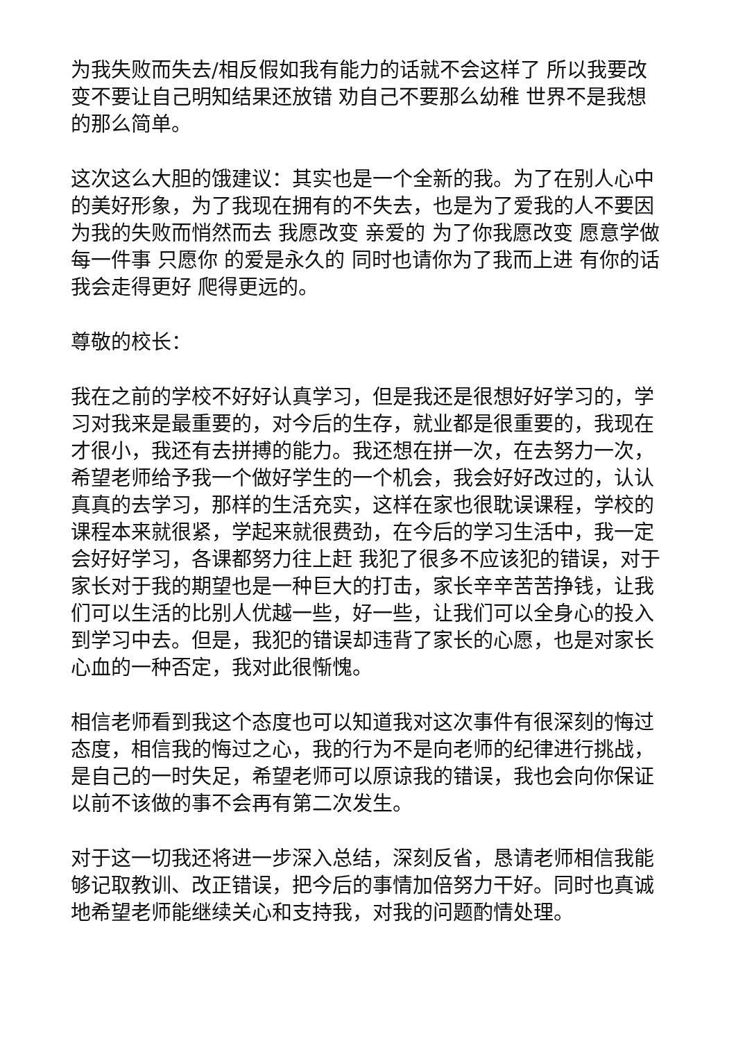为我失败而失去/相反假如我有能力的话就不会这样了 所以我要改变不要让自己明知结果还放错 劝自己不要那么幼稚 世界不是我想的那么简单。
这次这么大胆的饿建议：其实也是一个全新的我。为了在别人心中的美好形象，为了我现在拥有的不失去，也是为了爱我的人不要因为我的失败而悄然而去 我愿改变 亲爱的 为了你我愿改变 愿意学做每一件事 只愿你 的爱是永久的 同时也请你为了我而上进 有你的话 我会走得更好 爬得更远的。
尊敬的校长：
我在之前的学校不好好认真学习，但是我还是很想好好学习的，学习对我来是最重要的，对今后的生存，就业都是很重要的，我现在才很小，我还有去拼搏的能力。我还想在拼一次，在去努力一次，希望老师给予我一个做好学生的一个机会，我会好好改过的，认认真真的去学习，那样的生活充实，这样在家也很耽误课程，学校的课程本来就很紧，学起来就很费劲，在今后的学习生活中，我一定会好好学习，各课都努力往上赶 我犯了很多不应该犯的错误，对于家长对于我的期望也是一种巨大的打击，家长辛辛苦苦挣钱，让我们可以生活的比别人优越一些，好一些，让我们可以全身心的投入到学习中去。但是，我犯的错误却违背了家长的心愿，也是对家长心血的一种否定，我对此很惭愧。
相信老师看到我这个态度也可以知道我对这次事件有很深刻的悔过态度，相信我的悔过之心，我的行为不是向老师的纪律进行挑战，是自己的一时失足，希望老师可以原谅我的错误，我也会向你保证以前不该做的事不会再有第二次发生。
对于这一切我还将进一步深入总结，深刻反省，恳请老师相信我能够记取教训、改正错误，把今后的事情加倍努力干好。同时也真诚地希望老师能继续关心和支持我，对我的问题酌情处理。